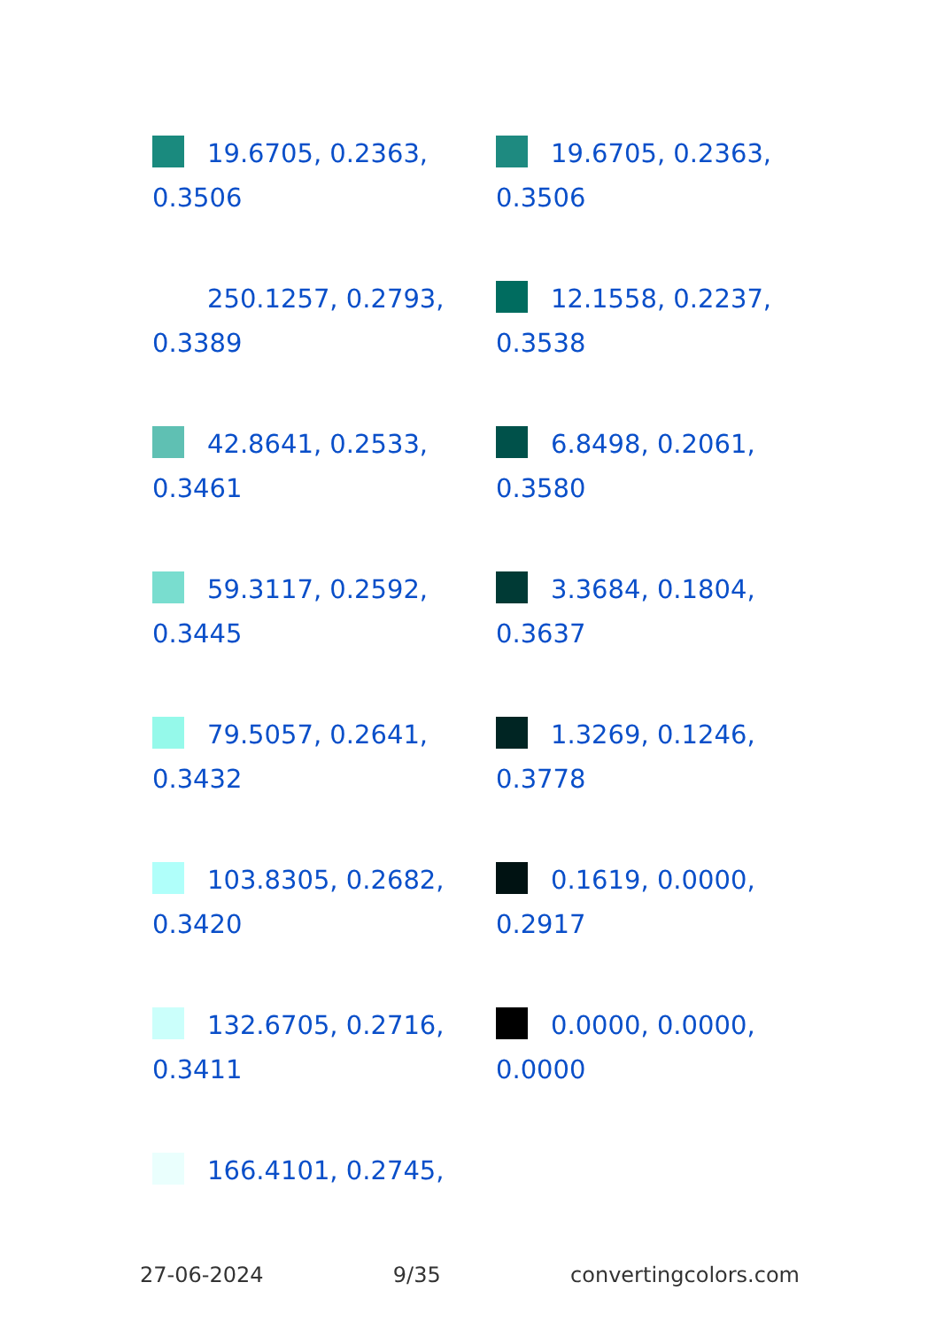19.6705, 0.2363, 0.3506
19.6705, 0.2363, 0.3506
250.1257, 0.2793, 0.3389
12.1558, 0.2237, 0.3538
42.8641, 0.2533, 0.3461
6.8498, 0.2061, 0.3580
59.3117, 0.2592, 0.3445
3.3684, 0.1804, 0.3637
79.5057, 0.2641, 0.3432
1.3269, 0.1246, 0.3778
103.8305, 0.2682, 0.3420
0.1619, 0.0000, 0.2917
132.6705, 0.2716, 0.3411
0.0000, 0.0000, 0.0000
166.4101, 0.2745,
27-06-2024 9/35 convertingcolors.com